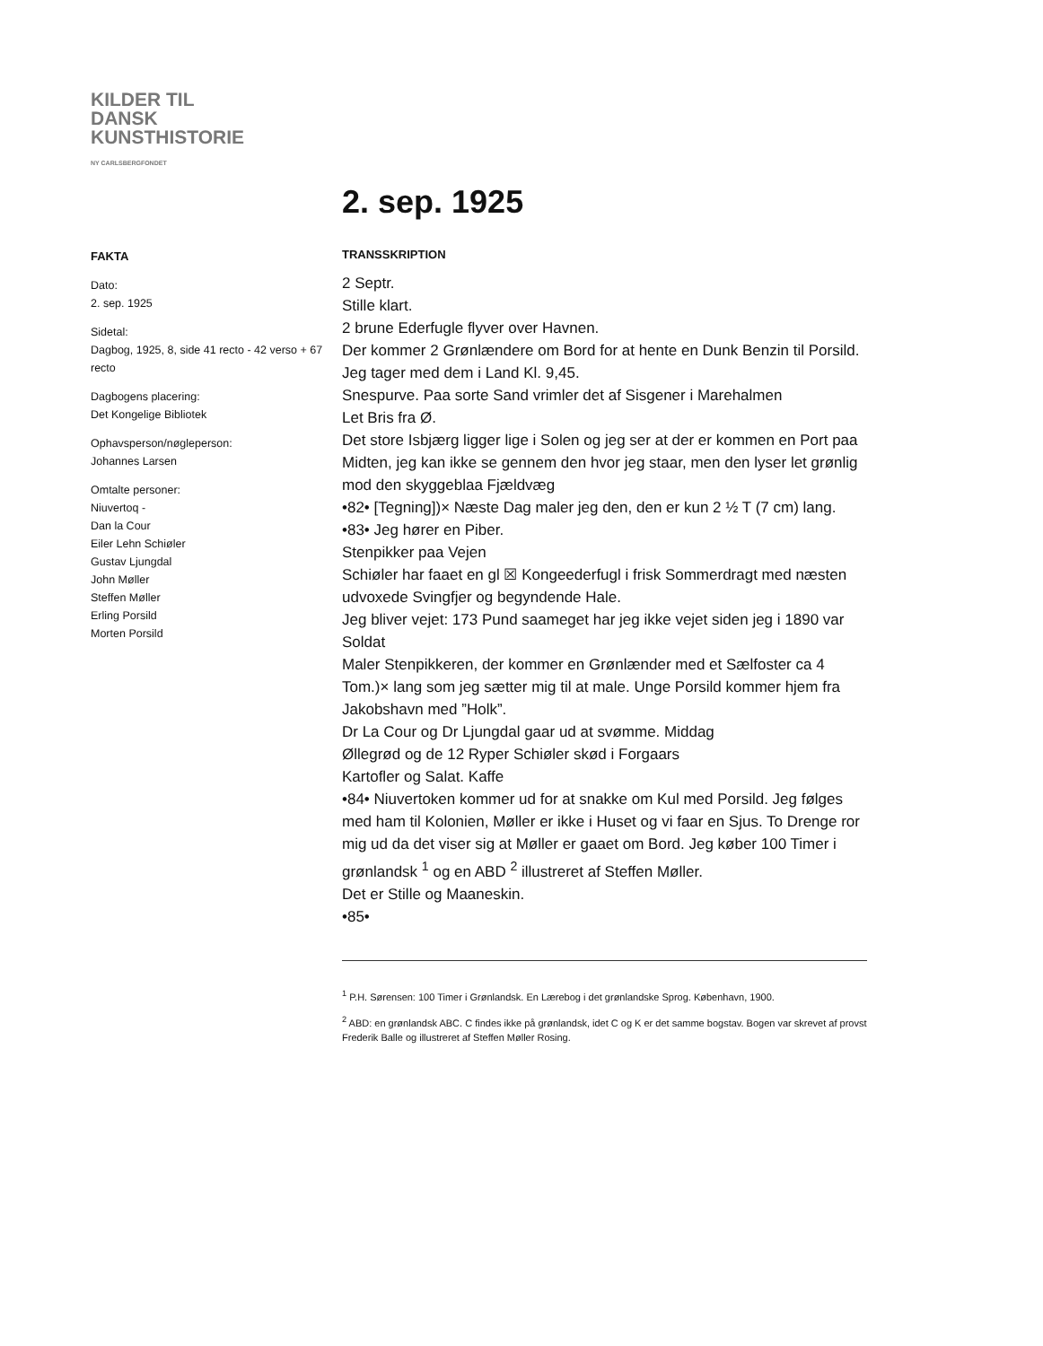KILDER TIL
DANSK
KUNSTHISTORIE
NY CARLSBERGFONDET
2. sep. 1925
FAKTA
Dato:
2. sep. 1925
Sidetal:
Dagbog, 1925, 8, side 41 recto - 42 verso + 67 recto
Dagbogens placering:
Det Kongelige Bibliotek
Ophavsperson/nøgleperson:
Johannes Larsen
Omtalte personer:
Niuvertoq -
Dan la Cour
Eiler Lehn Schiøler
Gustav Ljungdal
John Møller
Steffen Møller
Erling Porsild
Morten Porsild
TRANSSKRIPTION
2 Septr.
Stille klart.
2 brune Ederfugle flyver over Havnen.
Der kommer 2 Grønlændere om Bord for at hente en Dunk Benzin til Porsild. Jeg tager med dem i Land Kl. 9,45.
Snespurve. Paa sorte Sand vrimler det af Sisgener i Marehalmen
Let Bris fra Ø.
Det store Isbjærg ligger lige i Solen og jeg ser at der er kommen en Port paa Midten, jeg kan ikke se gennem den hvor jeg staar, men den lyser let grønlig mod den skyggeblaa Fjældvæg
•82• [Tegning])× Næste Dag maler jeg den, den er kun 2 ½ T (7 cm) lang.
•83• Jeg hører en Piber.
Stenpikker paa Vejen
Schiøler har faaet en gl ☒ Kongeederfugl i frisk Sommerdragt med næsten udvoxede Svingfjer og begyndende Hale.
Jeg bliver vejet: 173 Pund saameget har jeg ikke vejet siden jeg i 1890 var Soldat
Maler Stenpikkeren, der kommer en Grønlænder med et Sælfoster ca 4 Tom.)× lang som jeg sætter mig til at male. Unge Porsild kommer hjem fra Jakobshavn med ”Holk”.
Dr La Cour og Dr Ljungdal gaar ud at svømme. Middag
Øllegrød og de 12 Ryper Schiøler skød i Forgaars
Kartofler og Salat. Kaffe
•84• Niuvertoken kommer ud for at snakke om Kul med Porsild. Jeg følges med ham til Kolonien, Møller er ikke i Huset og vi faar en Sjus. To Drenge ror mig ud da det viser sig at Møller er gaaet om Bord. Jeg køber 100 Timer i grønlandsk <sup>1</sup> og en ABD <sup>2</sup> illustreret af Steffen Møller.
Det er Stille og Maaneskin.
•85•
<sup>1</sup> P.H. Sørensen: 100 Timer i Grønlandsk. En Lærebog i det grønlandske Sprog. København, 1900.
<sup>2</sup> ABD: en grønlandsk ABC. C findes ikke på grønlandsk, idet C og K er det samme bogstav. Bogen var skrevet af provst Frederik Balle og illustreret af Steffen Møller Rosing.